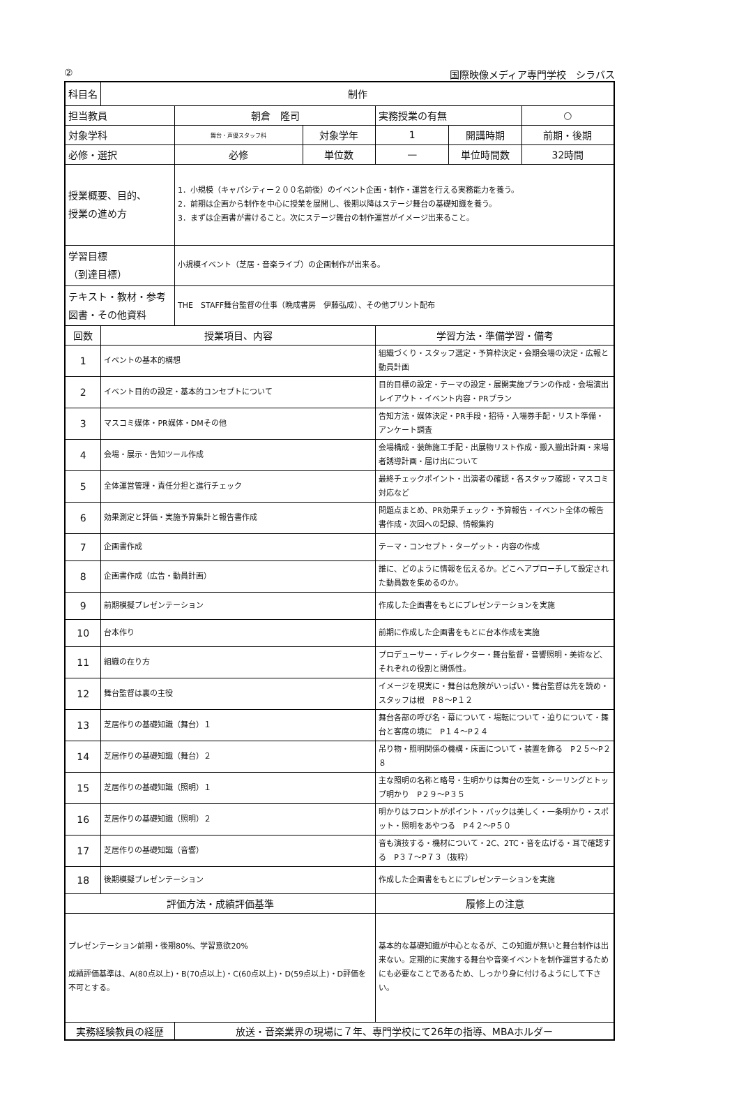② 国際映像メディア専門学校　シラバス
| 科目名 | 制作 | | | | | |
| 担当教員 | | 朝倉 隆司 | | 実務授業の有無 | | ○ |
| 対象学科 | | 舞台・声優スタッフ科 | 対象学年 | 1 | 開講時期 | 前期・後期 |
| 必修・選択 | | 必修 | 単位数 | — | 単位時間数 | 32時間 |
| 授業概要、目的、 授業の進め方 | | 1．小規模（キャパシティー２００名前後）のイベント企画・制作・運営を行える実務能力を養う。 2．前期は企画から制作を中心に授業を展開し、後期以降はステージ舞台の基礎知識を養う。 3．まずは企画書が書けること。次にステージ舞台の制作運営がイメージ出来ること。 | | | | |
| 学習目標 （到達目標） | | 小規模イベント（芝居・音楽ライブ）の企画制作が出来る。 | | | | |
| テキスト・教材・参考図書・その他資料 | | THE STAFF舞台監督の仕事（晩成書房 伊藤弘成）、その他プリント配布 | | | | |
| 回数 | 授業項目、内容 | | | 学習方法・準備学習・備考 | | |
| 1 | イベントの基本的構想 | | | 組織づくり・スタッフ選定・予算枠決定・会期会場の決定・広報と動員計画 | | |
| 2 | イベント目的の設定・基本的コンセプトについて | | | 目的目標の設定・テーマの設定・展開実施プランの作成・会場演出レイアウト・イベント内容・PRプラン | | |
| 3 | マスコミ媒体・PR媒体・DMその他 | | | 告知方法・媒体決定・PR手段・招待・入場券手配・リスト準備・アンケート調査 | | |
| 4 | 会場・展示・告知ツール作成 | | | 会場構成・装飾施工手配・出展物リスト作成・搬入搬出計画・来場者誘導計画・届け出について | | |
| 5 | 全体運営管理・責任分担と進行チェック | | | 最終チェックポイント・出演者の確認・各スタッフ確認・マスコミ対応など | | |
| 6 | 効果測定と評価・実施予算集計と報告書作成 | | | 問題点まとめ、PR効果チェック・予算報告・イベント全体の報告書作成・次回への記録、情報集約 | | |
| 7 | 企画書作成 | | | テーマ・コンセプト・ターゲット・内容の作成 | | |
| 8 | 企画書作成（広告・動員計画） | | | 誰に、どのように情報を伝えるか。どこへアプローチして設定された動員数を集めるのか。 | | |
| 9 | 前期模擬プレゼンテーション | | | 作成した企画書をもとにプレゼンテーションを実施 | | |
| 10 | 台本作り | | | 前期に作成した企画書をもとに台本作成を実施 | | |
| 11 | 組織の在り方 | | | プロデューサー・ディレクター・舞台監督・音響照明・美術など、それぞれの役割と関係性。 | | |
| 12 | 舞台監督は裏の主役 | | | イメージを現実に・舞台は危険がいっぱい・舞台監督は先を読め・スタッフは根 P８～P１２ | | |
| 13 | 芝居作りの基礎知識（舞台）１ | | | 舞台各部の呼び名・幕について・場転について・迫りについて・舞台と客席の境に P１４～P２４ | | |
| 14 | 芝居作りの基礎知識（舞台）２ | | | 吊り物・照明関係の機構・床面について・装置を飾る P２５～P２８ | | |
| 15 | 芝居作りの基礎知識（照明）１ | | | 主な照明の名称と略号・生明かりは舞台の空気・シーリングとトップ明かり P２９～P３５ | | |
| 16 | 芝居作りの基礎知識（照明）２ | | | 明かりはフロントがポイント・バックは美しく・一条明かり・スポット・照明をあやつる P４２～P５０ | | |
| 17 | 芝居作りの基礎知識（音響） | | | 音も演技する・機材について・2C、2TC・音を広げる・耳で確認する P３７～P７３（抜粋） | | |
| 18 | 後期模擬プレゼンテーション | | | 作成した企画書をもとにプレゼンテーションを実施 | | |
| 評価方法・成績評価基準 | | | | 履修上の注意 | | |
| プレゼンテーション前期・後期80%、学習意欲20% 成績評価基準は、A(80点以上)・B(70点以上)・C(60点以上)・D(59点以上)・D評価を不可とする。 | | | | 基本的な基礎知識が中心となるが、この知識が無いと舞台制作は出来ない。定期的に実施する舞台や音楽イベントを制作運営するためにも必要なことであるため、しっかり身に付けるようにして下さい。 | | |
| 実務経験教員の経歴 | | 放送・音楽業界の現場に７年、専門学校にて26年の指導、MBAホルダー | | | | |